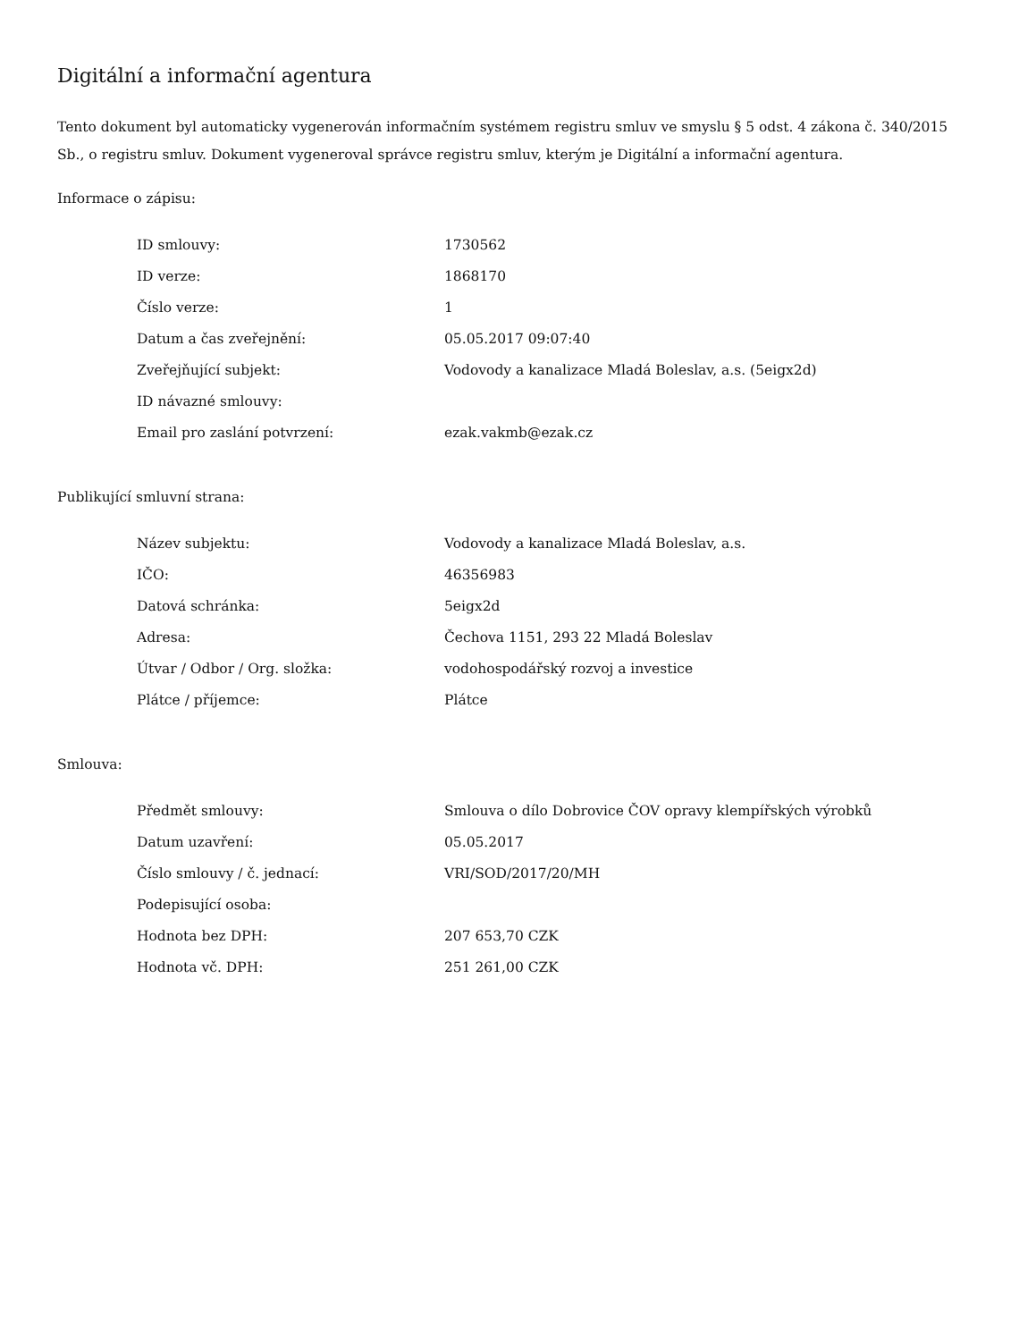Digitální a informační agentura
Tento dokument byl automaticky vygenerován informačním systémem registru smluv ve smyslu § 5 odst. 4 zákona č. 340/2015 Sb., o registru smluv. Dokument vygeneroval správce registru smluv, kterým je Digitální a informační agentura.
Informace o zápisu:
| ID smlouvy: | 1730562 |
| ID verze: | 1868170 |
| Číslo verze: | 1 |
| Datum a čas zveřejnění: | 05.05.2017 09:07:40 |
| Zveřejňující subjekt: | Vodovody a kanalizace Mladá Boleslav, a.s. (5eigx2d) |
| ID návazné smlouvy: | |
| Email pro zaslání potvrzení: | ezak.vakmb@ezak.cz |
Publikující smluvní strana:
| Název subjektu: | Vodovody a kanalizace Mladá Boleslav, a.s. |
| IČO: | 46356983 |
| Datová schránka: | 5eigx2d |
| Adresa: | Čechova 1151, 293 22 Mladá Boleslav |
| Útvar / Odbor / Org. složka: | vodohospodářský rozvoj a investice |
| Plátce / příjemce: | Plátce |
Smlouva:
| Předmět smlouvy: | Smlouva o dílo Dobrovice ČOV opravy klempířských výrobků |
| Datum uzavření: | 05.05.2017 |
| Číslo smlouvy / č. jednací: | VRI/SOD/2017/20/MH |
| Podepisující osoba: | |
| Hodnota bez DPH: | 207 653,70 CZK |
| Hodnota vč. DPH: | 251 261,00 CZK |